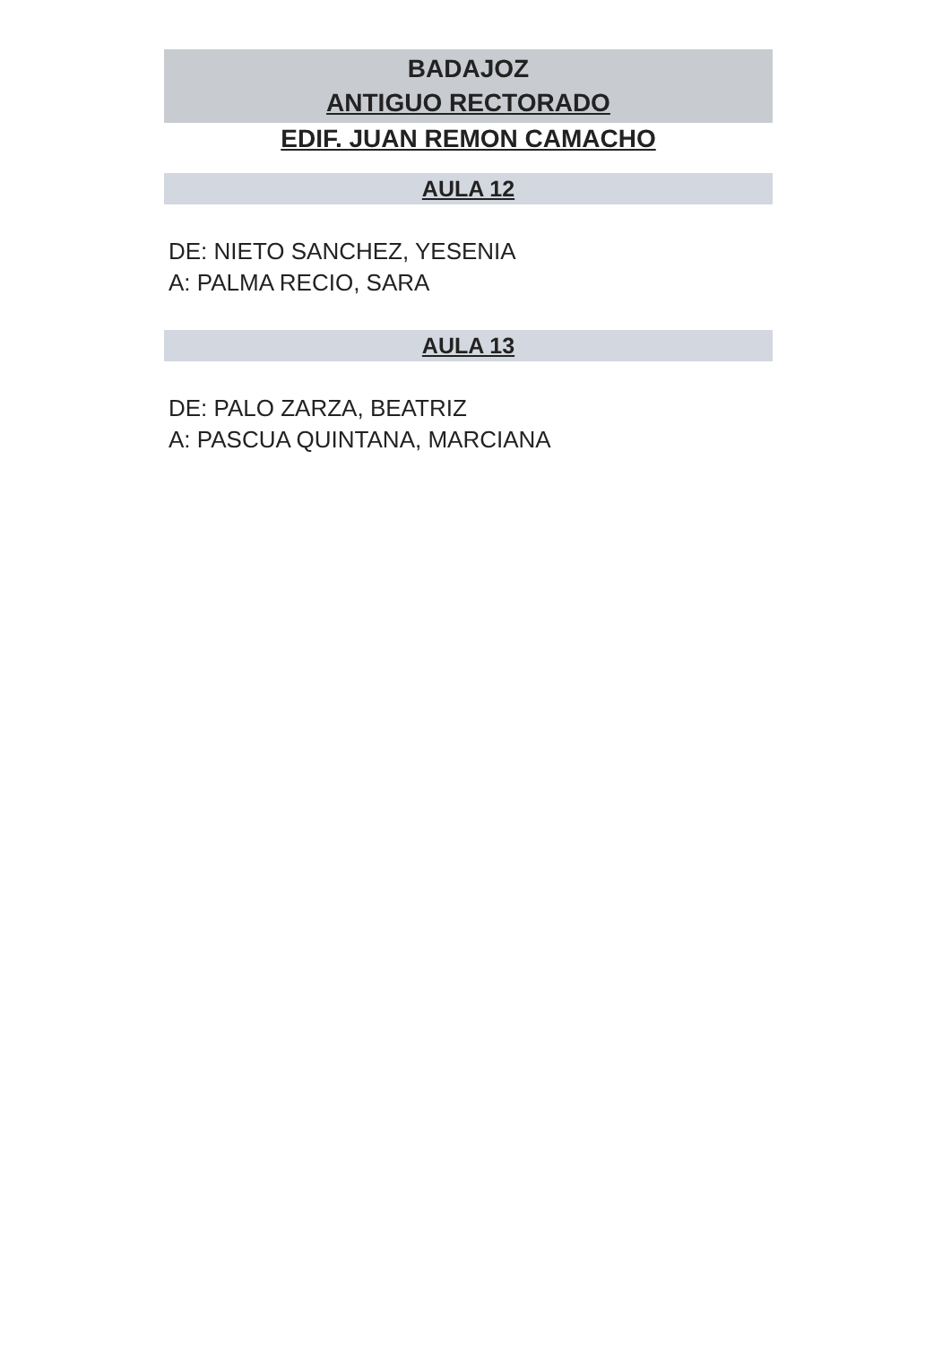BADAJOZ
ANTIGUO RECTORADO
EDIF. JUAN REMON CAMACHO
AULA 12
DE: NIETO SANCHEZ, YESENIA
A: PALMA RECIO, SARA
AULA 13
DE: PALO ZARZA, BEATRIZ
A: PASCUA QUINTANA, MARCIANA